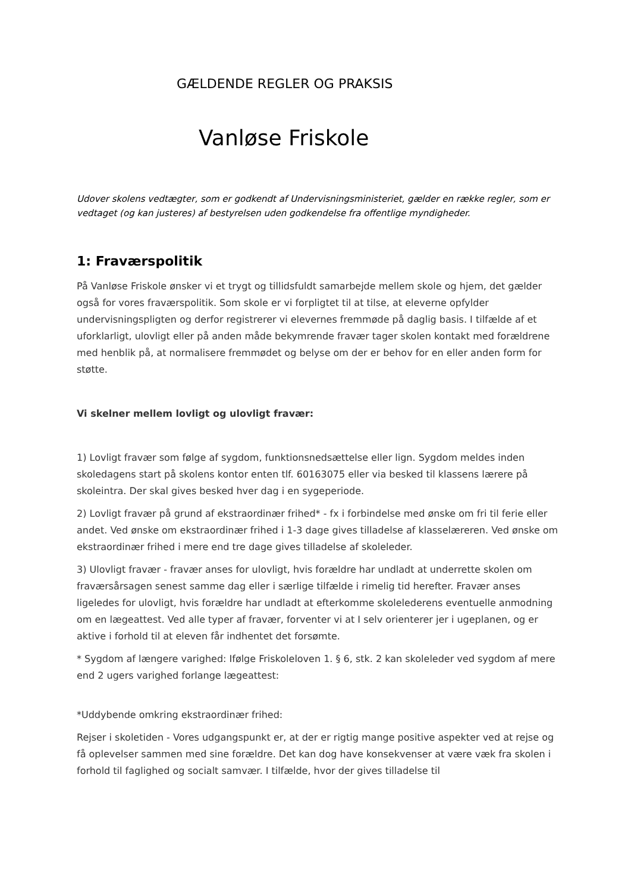GÆLDENDE REGLER OG PRAKSIS
Vanløse Friskole
Udover skolens vedtægter, som er godkendt af Undervisningsministeriet, gælder en række regler, som er vedtaget (og kan justeres) af bestyrelsen uden godkendelse fra offentlige myndigheder.
1: Fraværspolitik
På Vanløse Friskole ønsker vi et trygt og tillidsfuldt samarbejde mellem skole og hjem, det gælder også for vores fraværspolitik. Som skole er vi forpligtet til at tilse, at eleverne opfylder undervisningspligten og derfor registrerer vi elevernes fremmøde på daglig basis. I tilfælde af et uforklarligt, ulovligt eller på anden måde bekymrende fravær tager skolen kontakt med forældrene med henblik på, at normalisere fremmødet og belyse om der er behov for en eller anden form for støtte.
Vi skelner mellem lovligt og ulovligt fravær:
1) Lovligt fravær som følge af sygdom, funktionsnedsættelse eller lign. Sygdom meldes inden skoledagens start på skolens kontor enten tlf. 60163075 eller via besked til klassens lærere på skoleintra. Der skal gives besked hver dag i en sygeperiode.
2) Lovligt fravær på grund af ekstraordinær frihed* - fx i forbindelse med ønske om fri til ferie eller andet. Ved ønske om ekstraordinær frihed i 1-3 dage gives tilladelse af klasselæreren. Ved ønske om ekstraordinær frihed i mere end tre dage gives tilladelse af skoleleder.
3) Ulovligt fravær - fravær anses for ulovligt, hvis forældre har undladt at underrette skolen om fraværsårsagen senest samme dag eller i særlige tilfælde i rimelig tid herefter. Fravær anses ligeledes for ulovligt, hvis forældre har undladt at efterkomme skolelederens eventuelle anmodning om en lægeattest. Ved alle typer af fravær, forventer vi at I selv orienterer jer i ugeplanen, og er aktive i forhold til at eleven får indhentet det forsømte.
* Sygdom af længere varighed: Ifølge Friskoleloven 1. § 6, stk. 2 kan skoleleder ved sygdom af mere end 2 ugers varighed forlange lægeattest:
*Uddybende omkring ekstraordinær frihed:
Rejser i skoletiden - Vores udgangspunkt er, at der er rigtig mange positive aspekter ved at rejse og få oplevelser sammen med sine forældre. Det kan dog have konsekvenser at være væk fra skolen i forhold til faglighed og socialt samvær. I tilfælde, hvor der gives tilladelse til